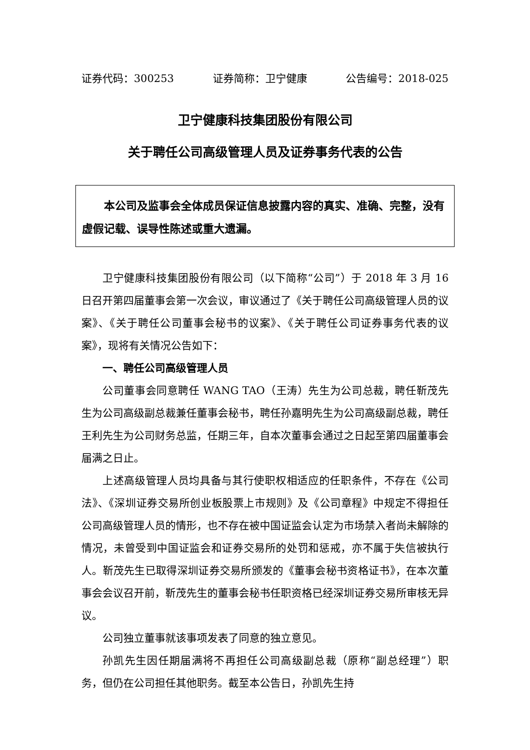证券代码：300253 证券简称：卫宁健康 公告编号：2018-025
卫宁健康科技集团股份有限公司
关于聘任公司高级管理人员及证券事务代表的公告
本公司及监事会全体成员保证信息披露内容的真实、准确、完整，没有虚假记载、误导性陈述或重大遗漏。
卫宁健康科技集团股份有限公司（以下简称“公司”）于 2018 年 3 月 16 日召开第四届董事会第一次会议，审议通过了《关于聘任公司高级管理人员的议案》、《关于聘任公司董事会秘书的议案》、《关于聘任公司证券事务代表的议案》，现将有关情况公告如下：
一、聘任公司高级管理人员
公司董事会同意聘任 WANG TAO（王涛）先生为公司总裁，聘任靳茂先生为公司高级副总裁兼任董事会秘书，聘任孙嘉明先生为公司高级副总裁，聘任王利先生为公司财务总监，任期三年，自本次董事会通过之日起至第四届董事会届满之日止。
上述高级管理人员均具备与其行使职权相适应的任职条件，不存在《公司法》、《深圳证券交易所创业板股票上市规则》及《公司章程》中规定不得担任公司高级管理人员的情形，也不存在被中国证监会认定为市场禁入者尚未解除的情况，未曾受到中国证监会和证券交易所的处罚和惩戒，亦不属于失信被执行人。靳茂先生已取得深圳证券交易所颁发的《董事会秘书资格证书》，在本次董事会会议召开前，靳茂先生的董事会秘书任职资格已经深圳证券交易所审核无异议。
公司独立董事就该事项发表了同意的独立意见。
孙凯先生因任期届满将不再担任公司高级副总裁（原称“副总经理”）职务，但仍在公司担任其他职务。截至本公告日，孙凯先生持